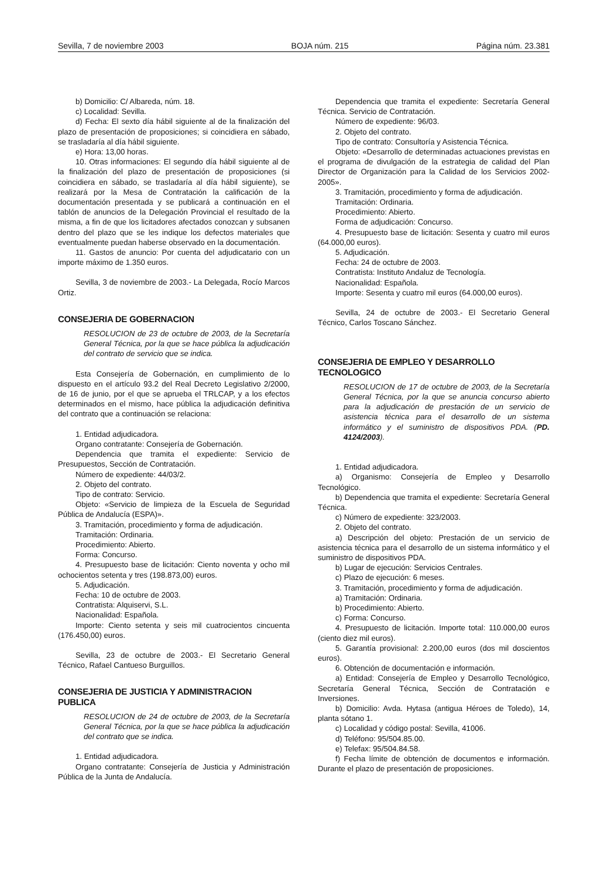Sevilla, 7 de noviembre 2003 BOJA núm. 215 Página núm. 23.381
b) Domicilio: C/ Albareda, núm. 18.
c) Localidad: Sevilla.
d) Fecha: El sexto día hábil siguiente al de la finalización del plazo de presentación de proposiciones; si coincidiera en sábado, se trasladaría al día hábil siguiente.
e) Hora: 13,00 horas.
10. Otras informaciones: El segundo día hábil siguiente al de la finalización del plazo de presentación de proposiciones (si coincidiera en sábado, se trasladaría al día hábil siguiente), se realizará por la Mesa de Contratación la calificación de la documentación presentada y se publicará a continuación en el tablón de anuncios de la Delegación Provincial el resultado de la misma, a fin de que los licitadores afectados conozcan y subsanen dentro del plazo que se les indique los defectos materiales que eventualmente puedan haberse observado en la documentación.
11. Gastos de anuncio: Por cuenta del adjudicatario con un importe máximo de 1.350 euros.
Sevilla, 3 de noviembre de 2003.- La Delegada, Rocío Marcos Ortiz.
CONSEJERIA DE GOBERNACION
RESOLUCION de 23 de octubre de 2003, de la Secretaría General Técnica, por la que se hace pública la adjudicación del contrato de servicio que se indica.
Esta Consejería de Gobernación, en cumplimiento de lo dispuesto en el artículo 93.2 del Real Decreto Legislativo 2/2000, de 16 de junio, por el que se aprueba el TRLCAP, y a los efectos determinados en el mismo, hace pública la adjudicación definitiva del contrato que a continuación se relaciona:
1. Entidad adjudicadora.
Organo contratante: Consejería de Gobernación.
Dependencia que tramita el expediente: Servicio de Presupuestos, Sección de Contratación.
Número de expediente: 44/03/2.
2. Objeto del contrato.
Tipo de contrato: Servicio.
Objeto: «Servicio de limpieza de la Escuela de Seguridad Pública de Andalucía (ESPA)».
3. Tramitación, procedimiento y forma de adjudicación.
Tramitación: Ordinaria.
Procedimiento: Abierto.
Forma: Concurso.
4. Presupuesto base de licitación: Ciento noventa y ocho mil ochocientos setenta y tres (198.873,00) euros.
5. Adjudicación.
Fecha: 10 de octubre de 2003.
Contratista: Alquiservi, S.L.
Nacionalidad: Española.
Importe: Ciento setenta y seis mil cuatrocientos cincuenta (176.450,00) euros.
Sevilla, 23 de octubre de 2003.- El Secretario General Técnico, Rafael Cantueso Burguillos.
CONSEJERIA DE JUSTICIA Y ADMINISTRACION PUBLICA
RESOLUCION de 24 de octubre de 2003, de la Secretaría General Técnica, por la que se hace pública la adjudicación del contrato que se indica.
1. Entidad adjudicadora.
Organo contratante: Consejería de Justicia y Administración Pública de la Junta de Andalucía.
Dependencia que tramita el expediente: Secretaría General Técnica. Servicio de Contratación.
Número de expediente: 96/03.
2. Objeto del contrato.
Tipo de contrato: Consultoría y Asistencia Técnica.
Objeto: «Desarrollo de determinadas actuaciones previstas en el programa de divulgación de la estrategia de calidad del Plan Director de Organización para la Calidad de los Servicios 2002-2005».
3. Tramitación, procedimiento y forma de adjudicación.
Tramitación: Ordinaria.
Procedimiento: Abierto.
Forma de adjudicación: Concurso.
4. Presupuesto base de licitación: Sesenta y cuatro mil euros (64.000,00 euros).
5. Adjudicación.
Fecha: 24 de octubre de 2003.
Contratista: Instituto Andaluz de Tecnología.
Nacionalidad: Española.
Importe: Sesenta y cuatro mil euros (64.000,00 euros).
Sevilla, 24 de octubre de 2003.- El Secretario General Técnico, Carlos Toscano Sánchez.
CONSEJERIA DE EMPLEO Y DESARROLLO TECNOLOGICO
RESOLUCION de 17 de octubre de 2003, de la Secretaría General Técnica, por la que se anuncia concurso abierto para la adjudicación de prestación de un servicio de asistencia técnica para el desarrollo de un sistema informático y el suministro de dispositivos PDA. (PD. 4124/2003).
1. Entidad adjudicadora.
a) Organismo: Consejería de Empleo y Desarrollo Tecnológico.
b) Dependencia que tramita el expediente: Secretaría General Técnica.
c) Número de expediente: 323/2003.
2. Objeto del contrato.
a) Descripción del objeto: Prestación de un servicio de asistencia técnica para el desarrollo de un sistema informático y el suministro de dispositivos PDA.
b) Lugar de ejecución: Servicios Centrales.
c) Plazo de ejecución: 6 meses.
3. Tramitación, procedimiento y forma de adjudicación.
a) Tramitación: Ordinaria.
b) Procedimiento: Abierto.
c) Forma: Concurso.
4. Presupuesto de licitación. Importe total: 110.000,00 euros (ciento diez mil euros).
5. Garantía provisional: 2.200,00 euros (dos mil doscientos euros).
6. Obtención de documentación e información.
a) Entidad: Consejería de Empleo y Desarrollo Tecnológico, Secretaría General Técnica, Sección de Contratación e Inversiones.
b) Domicilio: Avda. Hytasa (antigua Héroes de Toledo), 14, planta sótano 1.
c) Localidad y código postal: Sevilla, 41006.
d) Teléfono: 95/504.85.00.
e) Telefax: 95/504.84.58.
f) Fecha límite de obtención de documentos e información. Durante el plazo de presentación de proposiciones.